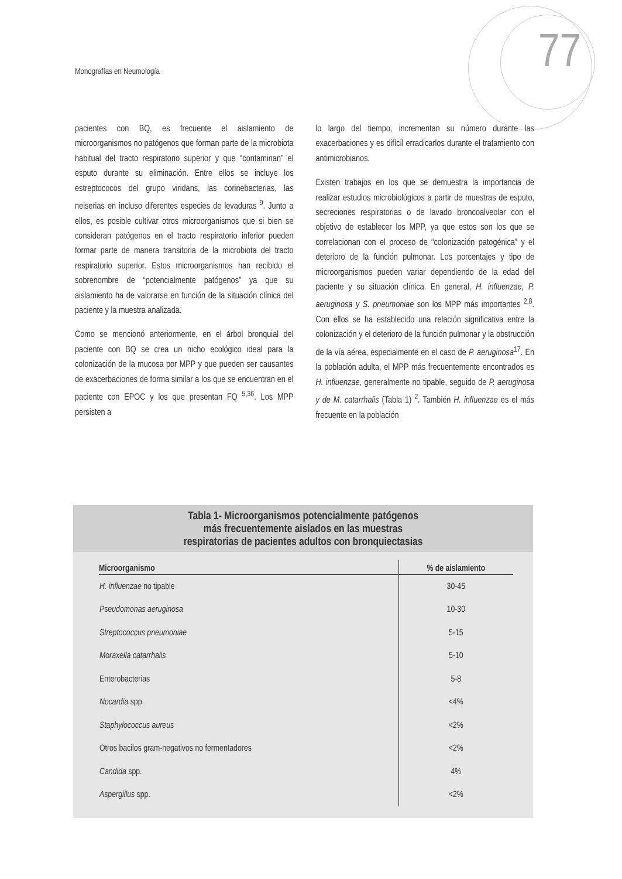Monografías en Neumología 77
pacientes con BQ, es frecuente el aislamiento de microorganismos no patógenos que forman parte de la microbiota habitual del tracto respiratorio superior y que “contaminan” el esputo durante su eliminación. Entre ellos se incluye los estreptococos del grupo viridans, las corinebacterias, las neiserias en incluso diferentes especies de levaduras <sup>9</sup>. Junto a ellos, es posible cultivar otros microorganismos que si bien se consideran patógenos en el tracto respiratorio inferior pueden formar parte de manera transitoria de la microbiota del tracto respiratorio superior. Estos microorganismos han recibido el sobrenombre de “potencialmente patógenos” ya que su aislamiento ha de valorarse en función de la situación clínica del paciente y la muestra analizada.
Como se mencionó anteriormente, en el árbol bronquial del paciente con BQ se crea un nicho ecológico ideal para la colonización de la mucosa por MPP y que pueden ser causantes de exacerbaciones de forma similar a los que se encuentran en el paciente con EPOC y los que presentan FQ <sup>5,36</sup>. Los MPP persisten a
lo largo del tiempo, incrementan su número durante las exacerbaciones y es difícil erradicarlos durante el tratamiento con antimicrobianos.
Existen trabajos en los que se demuestra la importancia de realizar estudios microbiológicos a partir de muestras de esputo, secreciones respiratorias o de lavado broncoalveolar con el objetivo de establecer los MPP, ya que estos son los que se correlacionan con el proceso de “colonización patogénica” y el deterioro de la función pulmonar. Los porcentajes y tipo de microorganismos pueden variar dependiendo de la edad del paciente y su situación clínica. En general, H. influenzae, P. aeruginosa y S. pneumoniae son los MPP más importantes <sup>2,8</sup>. Con ellos se ha establecido una relación significativa entre la colonización y el deterioro de la función pulmonar y la obstrucción de la vía aérea, especialmente en el caso de P. aeruginosa<sup>17</sup>. En la población adulta, el MPP más frecuentemente encontrados es H. influenzae, generalmente no tipable, seguido de P. aeruginosa y de M. catarrhalis (Tabla 1) <sup>2</sup>. También H. influenzae es el más frecuente en la población
Tabla 1- Microorganismos potencialmente patógenos
más frecuentemente aislados en las muestras
respiratorias de pacientes adultos con bronquiectasias
| Microorganismo | % de aislamiento |
| --- | --- |
| H. influenzae no tipable | 30-45 |
| Pseudomonas aeruginosa | 10-30 |
| Streptococcus pneumoniae | 5-15 |
| Moraxella catarrhalis | 5-10 |
| Enterobacterias | 5-8 |
| Nocardia spp. | <4% |
| Staphylococcus aureus | <2% |
| Otros bacilos gram-negativos no fermentadores | <2% |
| Candida spp. | 4% |
| Aspergillus spp. | <2% |